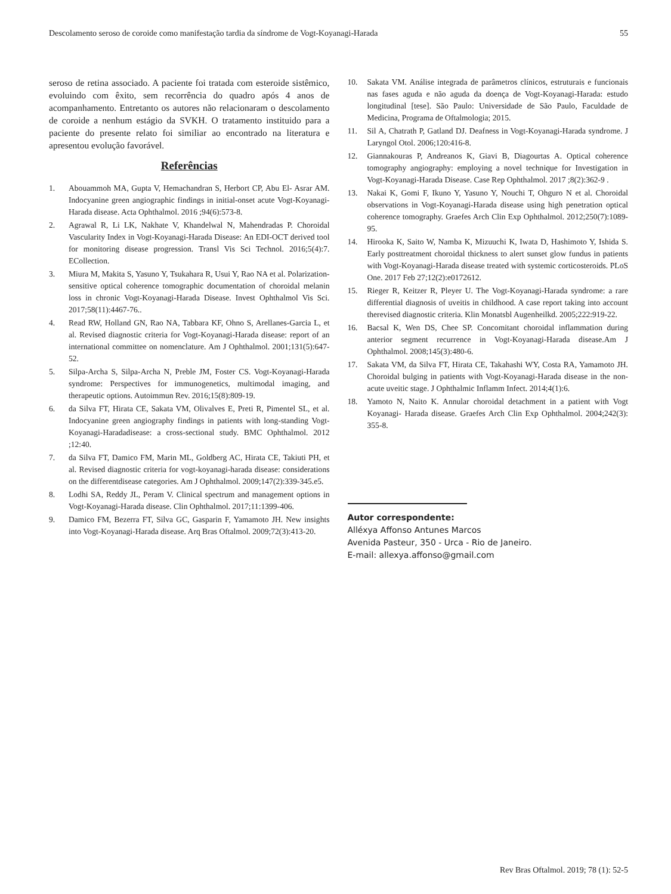Descolamento seroso de coroide como manifestação tardia da síndrome de Vogt-Koyanagi-Harada 55
seroso de retina associado. A paciente foi tratada com esteroide sistêmico, evoluindo com êxito, sem recorrência do quadro após 4 anos de acompanhamento. Entretanto os autores não relacionaram o descolamento de coroide a nenhum estágio da SVKH. O tratamento instituido para a paciente do presente relato foi similiar ao encontrado na literatura e apresentou evolução favorável.
Referências
1. Abouammoh MA, Gupta V, Hemachandran S, Herbort CP, Abu El- Asrar AM. Indocyanine green angiographic findings in initial-onset acute Vogt-Koyanagi-Harada disease. Acta Ophthalmol. 2016 ;94(6):573-8.
2. Agrawal R, Li LK, Nakhate V, Khandelwal N, Mahendradas P. Choroidal Vascularity Index in Vogt-Koyanagi-Harada Disease: An EDI-OCT derived tool for monitoring disease progression. Transl Vis Sci Technol. 2016;5(4):7. ECollection.
3. Miura M, Makita S, Yasuno Y, Tsukahara R, Usui Y, Rao NA et al. Polarization-sensitive optical coherence tomographic documentation of choroidal melanin loss in chronic Vogt-Koyanagi-Harada Disease. Invest Ophthalmol Vis Sci. 2017;58(11):4467-76..
4. Read RW, Holland GN, Rao NA, Tabbara KF, Ohno S, Arellanes-Garcia L, et al. Revised diagnostic criteria for Vogt-Koyanagi-Harada disease: report of an international committee on nomenclature. Am J Ophthalmol. 2001;131(5):647-52.
5. Silpa-Archa S, Silpa-Archa N, Preble JM, Foster CS. Vogt-Koyanagi-Harada syndrome: Perspectives for immunogenetics, multimodal imaging, and therapeutic options. Autoimmun Rev. 2016;15(8):809-19.
6. da Silva FT, Hirata CE, Sakata VM, Olivalves E, Preti R, Pimentel SL, et al. Indocyanine green angiography findings in patients with long-standing Vogt-Koyanagi-Haradadisease: a cross-sectional study. BMC Ophthalmol. 2012 ;12:40.
7. da Silva FT, Damico FM, Marin ML, Goldberg AC, Hirata CE, Takiuti PH, et al. Revised diagnostic criteria for vogt-koyanagi-harada disease: considerations on the differentdisease categories. Am J Ophthalmol. 2009;147(2):339-345.e5.
8. Lodhi SA, Reddy JL, Peram V. Clinical spectrum and management options in Vogt-Koyanagi-Harada disease. Clin Ophthalmol. 2017;11:1399-406.
9. Damico FM, Bezerra FT, Silva GC, Gasparin F, Yamamoto JH. New insights into Vogt-Koyanagi-Harada disease. Arq Bras Oftalmol. 2009;72(3):413-20.
10. Sakata VM. Análise integrada de parâmetros clínicos, estruturais e funcionais nas fases aguda e não aguda da doença de Vogt-Koyanagi-Harada: estudo longitudinal [tese]. São Paulo: Universidade de São Paulo, Faculdade de Medicina, Programa de Oftalmologia; 2015.
11. Sil A, Chatrath P, Gatland DJ. Deafness in Vogt-Koyanagi-Harada syndrome. J Laryngol Otol. 2006;120:416-8.
12. Giannakouras P, Andreanos K, Giavi B, Diagourtas A. Optical coherence tomography angiography: employing a novel technique for Investigation in Vogt-Koyanagi-Harada Disease. Case Rep Ophthalmol. 2017 ;8(2):362-9 .
13. Nakai K, Gomi F, Ikuno Y, Yasuno Y, Nouchi T, Ohguro N et al. Choroidal observations in Vogt-Koyanagi-Harada disease using high penetration optical coherence tomography. Graefes Arch Clin Exp Ophthalmol. 2012;250(7):1089-95.
14. Hirooka K, Saito W, Namba K, Mizuuchi K, Iwata D, Hashimoto Y, Ishida S. Early posttreatment choroidal thickness to alert sunset glow fundus in patients with Vogt-Koyanagi-Harada disease treated with systemic corticosteroids. PLoS One. 2017 Feb 27;12(2):e0172612.
15. Rieger R, Keitzer R, Pleyer U. The Vogt-Koyanagi-Harada syndrome: a rare differential diagnosis of uveitis in childhood. A case report taking into account therevised diagnostic criteria. Klin Monatsbl Augenheilkd. 2005;222:919-22.
16. Bacsal K, Wen DS, Chee SP. Concomitant choroidal inflammation during anterior segment recurrence in Vogt-Koyanagi-Harada disease.Am J Ophthalmol. 2008;145(3):480-6.
17. Sakata VM, da Silva FT, Hirata CE, Takahashi WY, Costa RA, Yamamoto JH. Choroidal bulging in patients with Vogt-Koyanagi-Harada disease in the non-acute uveitic stage. J Ophthalmic Inflamm Infect. 2014;4(1):6.
18. Yamoto N, Naito K. Annular choroidal detachment in a patient with Vogt Koyanagi- Harada disease. Graefes Arch Clin Exp Ophthalmol. 2004;242(3): 355-8.
Autor correspondente:
Alléxya Affonso Antunes Marcos
Avenida Pasteur, 350 - Urca - Rio de Janeiro.
E-mail: allexya.affonso@gmail.com
Rev Bras Oftalmol. 2019; 78 (1): 52-5